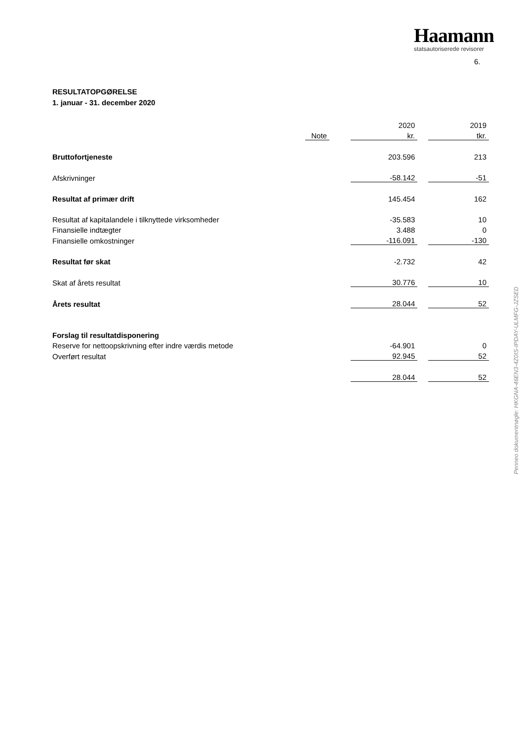Haamann
statsautoriserede revisorer
6.
RESULTATOPGØRELSE
1. januar - 31. december 2020
| | | | 2020 | | 2019 |
| | Note | | kr. | | tkr. |
| Bruttofortjeneste | | | 203.596 | | 213 |
| Afskrivninger | | | -58.142 | | -51 |
| Resultat af primær drift | | | 145.454 | | 162 |
| Resultat af kapitalandele i tilknyttede virksomheder | | | -35.583 | | 10 |
| Finansielle indtægter | | | 3.488 | | 0 |
| Finansielle omkostninger | | | -116.091 | | -130 |
| Resultat før skat | | | -2.732 | | 42 |
| Skat af årets resultat | | | 30.776 | | 10 |
| Årets resultat | | | 28.044 | | 52 |
| Forslag til resultatdisponering | | | | | |
| Reserve for nettoopskrivning efter indre værdis metode | | | -64.901 | | 0 |
| Overført resultat | | | 92.945 | | 52 |
| | | | 28.044 | | 52 |
Penneo dokumentnøgle: HKGNA-46EN3-4Z0IS-IPDAY-ULMFG-JZSED